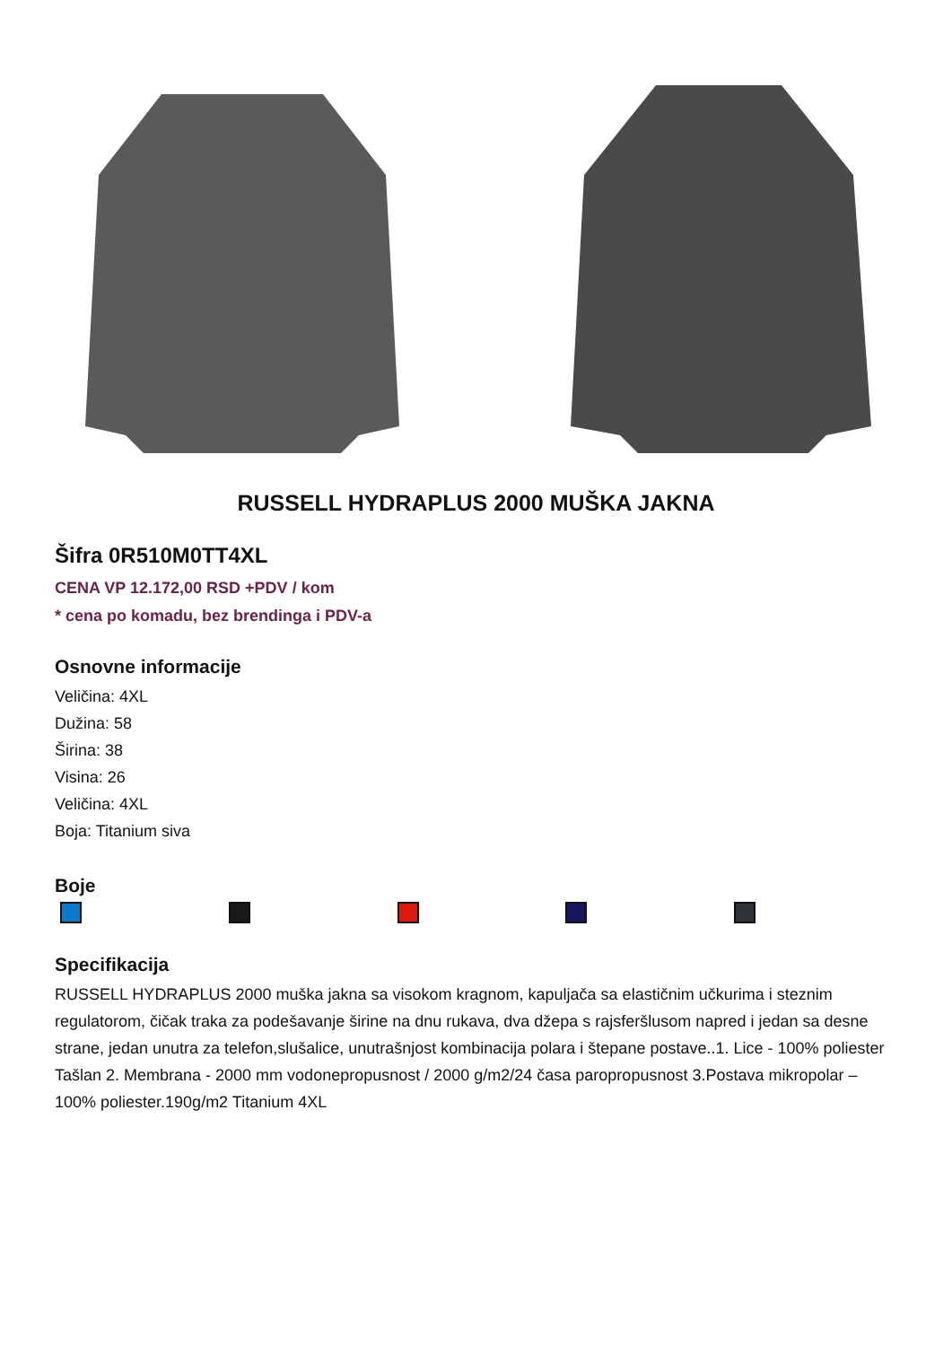RUSSELL HYDRAPLUS 2000 MUŠKA JAKNA
Šifra 0R510M0TT4XL
CENA VP 12.172,00 RSD +PDV / kom
* cena po komadu, bez brendinga i PDV-a
Osnovne informacije
Veličina: 4XL
Dužina: 58
Širina: 38
Visina: 26
Veličina: 4XL
Boja: Titanium siva
Boje
Specifikacija
RUSSELL HYDRAPLUS 2000 muška jakna sa visokom kragnom, kapuljača sa elastičnim učkurima i steznim regulatorom, čičak traka za podešavanje širine na dnu rukava, dva džepa s rajsferšlusom napred i jedan sa desne strane, jedan unutra za telefon,slušalice, unutrašnjost kombinacija polara i štepane postave..1. Lice - 100% poliester Tašlan 2. Membrana - 2000 mm vodonepropusnost / 2000 g/m2/24 časa paropropusnost 3.Postava mikropolar – 100% poliester.190g/m2 Titanium 4XL